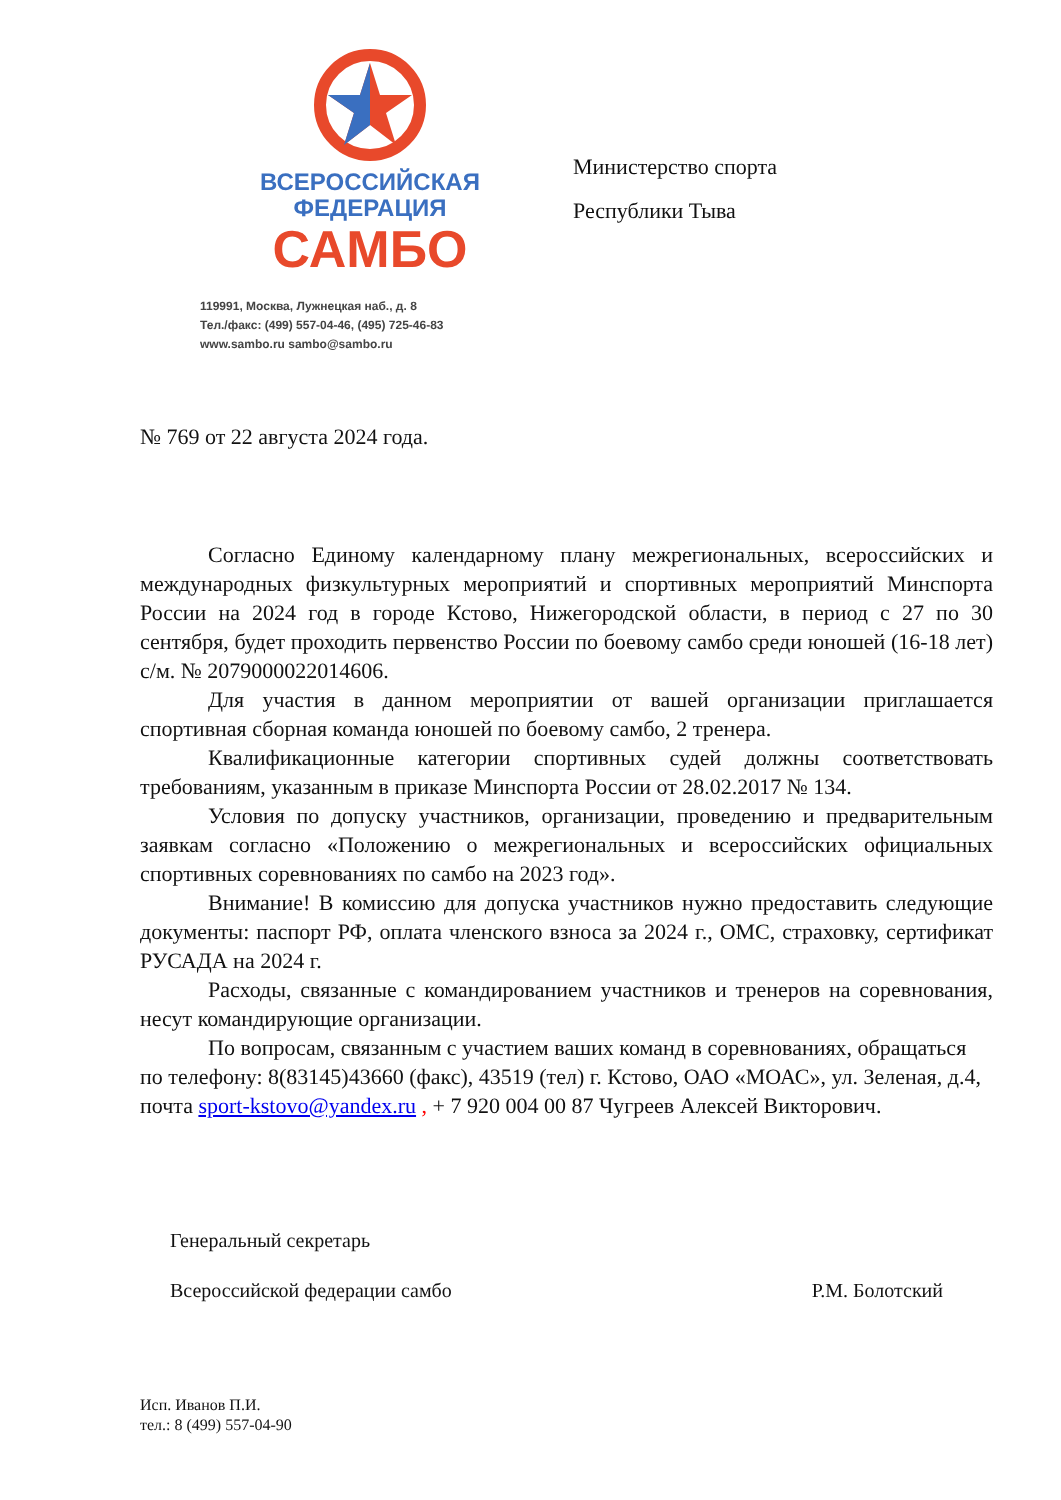ВСЕРОССИЙСКАЯ
ФЕДЕРАЦИЯ
САМБО
119991, Москва, Лужнецкая наб., д. 8
Тел./факс: (499) 557-04-46, (495) 725-46-83
www.sambo.ru sambo@sambo.ru
Министерство спорта
Республики Тыва
№ 769 от 22 августа 2024 года.
Согласно Единому календарному плану межрегиональных, всероссийских и международных физкультурных мероприятий и спортивных мероприятий Минспорта России на 2024 год в городе Кстово, Нижегородской области, в период с 27 по 30 сентября, будет проходить первенство России по боевому самбо среди юношей (16-18 лет) с/м. № 2079000022014606.
Для участия в данном мероприятии от вашей организации приглашается спортивная сборная команда юношей по боевому самбо, 2 тренера.
Квалификационные категории спортивных судей должны соответствовать требованиям, указанным в приказе Минспорта России от 28.02.2017 № 134.
Условия по допуску участников, организации, проведению и предварительным заявкам согласно «Положению о межрегиональных и всероссийских официальных спортивных соревнованиях по самбо на 2023 год».
Внимание! В комиссию для допуска участников нужно предоставить следующие документы: паспорт РФ, оплата членского взноса за 2024 г., ОМС, страховку, сертификат РУСАДА на 2024 г.
Расходы, связанные с командированием участников и тренеров на соревнования, несут командирующие организации.
По вопросам, связанным с участием ваших команд в соревнованиях, обращаться по телефону: 8(83145)43660 (факс), 43519 (тел) г. Кстово, ОАО «МОАС», ул. Зеленая, д.4, почта sport-kstovo@yandex.ru , + 7 920 004 00 87 Чугреев Алексей Викторович.
Генеральный секретарь
Всероссийской федерации самбо
Р.М. Болотский
Исп. Иванов П.И.
тел.: 8 (499) 557-04-90